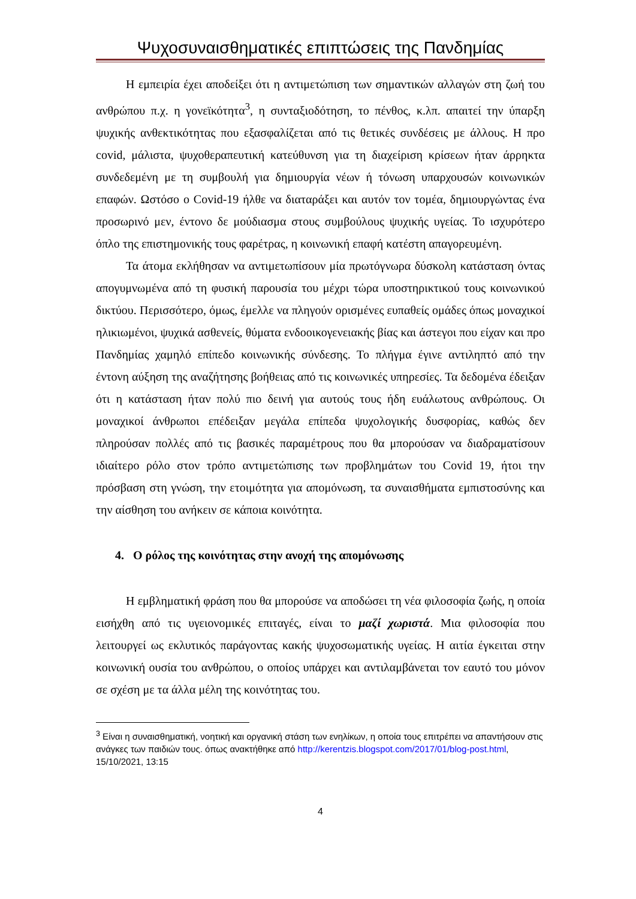Ψυχοσυναισθηματικές επιπτώσεις της Πανδημίας
Η εμπειρία έχει αποδείξει ότι η αντιμετώπιση των σημαντικών αλλαγών στη ζωή του ανθρώπου π.χ. η γονεϊκότητα<sup>3</sup>, η συνταξιοδότηση, το πένθος, κ.λπ. απαιτεί την ύπαρξη ψυχικής ανθεκτικότητας που εξασφαλίζεται από τις θετικές συνδέσεις με άλλους. Η προ covid, μάλιστα, ψυχοθεραπευτική κατεύθυνση για τη διαχείριση κρίσεων ήταν άρρηκτα συνδεδεμένη με τη συμβουλή για δημιουργία νέων ή τόνωση υπαρχουσών κοινωνικών επαφών. Ωστόσο ο Covid-19 ήλθε να διαταράξει και αυτόν τον τομέα, δημιουργώντας ένα προσωρινό μεν, έντονο δε μούδιασμα στους συμβούλους ψυχικής υγείας. Το ισχυρότερο όπλο της επιστημονικής τους φαρέτρας, η κοινωνική επαφή κατέστη απαγορευμένη.
Τα άτομα εκλήθησαν να αντιμετωπίσουν μία πρωτόγνωρα δύσκολη κατάσταση όντας απογυμνωμένα από τη φυσική παρουσία του μέχρι τώρα υποστηρικτικού τους κοινωνικού δικτύου. Περισσότερο, όμως, έμελλε να πληγούν ορισμένες ευπαθείς ομάδες όπως μοναχικοί ηλικιωμένοι, ψυχικά ασθενείς, θύματα ενδοοικογενειακής βίας και άστεγοι που είχαν και προ Πανδημίας χαμηλό επίπεδο κοινωνικής σύνδεσης. Το πλήγμα έγινε αντιληπτό από την έντονη αύξηση της αναζήτησης βοήθειας από τις κοινωνικές υπηρεσίες. Τα δεδομένα έδειξαν ότι η κατάσταση ήταν πολύ πιο δεινή για αυτούς τους ήδη ευάλωτους ανθρώπους. Οι μοναχικοί άνθρωποι επέδειξαν μεγάλα επίπεδα ψυχολογικής δυσφορίας, καθώς δεν πληρούσαν πολλές από τις βασικές παραμέτρους που θα μπορούσαν να διαδραματίσουν ιδιαίτερο ρόλο στον τρόπο αντιμετώπισης των προβλημάτων του Covid 19, ήτοι την πρόσβαση στη γνώση, την ετοιμότητα για απομόνωση, τα συναισθήματα εμπιστοσύνης και την αίσθηση του ανήκειν σε κάποια κοινότητα.
4. Ο ρόλος της κοινότητας στην ανοχή της απομόνωσης
Η εμβληματική φράση που θα μπορούσε να αποδώσει τη νέα φιλοσοφία ζωής, η οποία εισήχθη από τις υγειονομικές επιταγές, είναι το μαζί χωριστά. Μια φιλοσοφία που λειτουργεί ως εκλυτικός παράγοντας κακής ψυχοσωματικής υγείας. Η αιτία έγκειται στην κοινωνική ουσία του ανθρώπου, ο οποίος υπάρχει και αντιλαμβάνεται τον εαυτό του μόνον σε σχέση με τα άλλα μέλη της κοινότητας του.
<sup>3</sup> Είναι η συναισθηματική, νοητική και οργανική στάση των ενηλίκων, η οποία τους επιτρέπει να απαντήσουν στις ανάγκες των παιδιών τους. όπως ανακτήθηκε από http://kerentzis.blogspot.com/2017/01/blog-post.html, 15/10/2021, 13:15
4